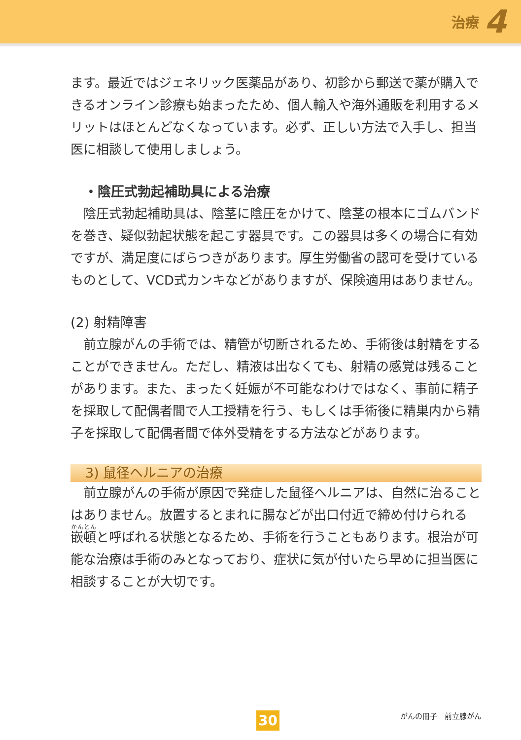治療 4
ます。最近ではジェネリック医薬品があり、初診から郵送で薬が購入できるオンライン診療も始まったため、個人輸入や海外通販を利用するメリットはほとんどなくなっています。必ず、正しい方法で入手し、担当医に相談して使用しましょう。
・陰圧式勃起補助具による治療
陰圧式勃起補助具は、陰茎に陰圧をかけて、陰茎の根本にゴムバンドを巻き、疑似勃起状態を起こす器具です。この器具は多くの場合に有効ですが、満足度にばらつきがあります。厚生労働省の認可を受けているものとして、VCD式カンキなどがありますが、保険適用はありません。
(2) 射精障害
前立腺がんの手術では、精管が切断されるため、手術後は射精をすることができません。ただし、精液は出なくても、射精の感覚は残ることがあります。また、まったく妊娠が不可能なわけではなく、事前に精子を採取して配偶者間で人工授精を行う、もしくは手術後に精巣内から精子を採取して配偶者間で体外受精をする方法などがあります。
3) 鼠径ヘルニアの治療
前立腺がんの手術が原因で発症した鼠径ヘルニアは、自然に治ることはありません。放置するとまれに腸などが出口付近で締め付けられる嵌頓と呼ばれる状態となるため、手術を行うこともあります。根治が可能な治療は手術のみとなっており、症状に気が付いたら早めに担当医に相談することが大切です。
30 がんの冊子　前立腺がん